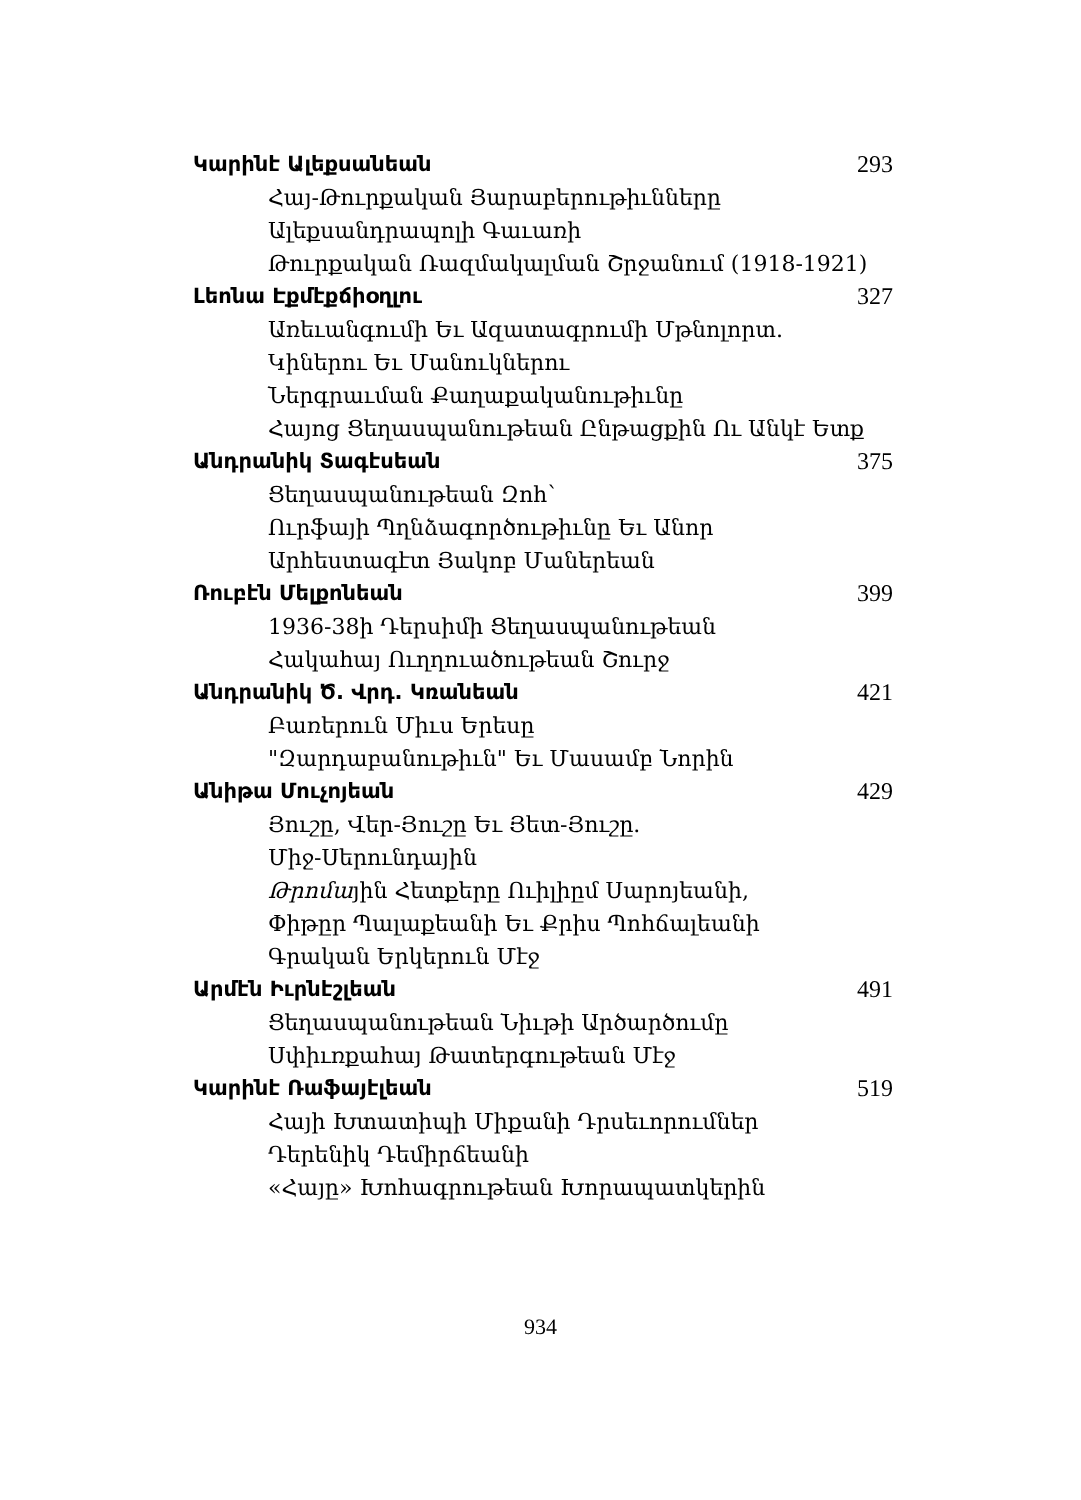Կարինէ Ալեքսանեան 293
Հայ-Թուրքական Յարաբերութիւնները
Ալեքսանդրապոլի Գաւառի
Թուրքական Ռազմակալման Շրջանում (1918-1921)
Լեոնա Էքմէքճիօղլու 327
Առեւանգումի Եւ Ազատագրումի Մթնոլորտ.
Կիներու Եւ Մանուկներու
Ներգրաւման Քաղաքականութիւնը
Հայոց Ցեղասպանութեան Ընթացքին Ու Անկէ Ետք
Անդրանիկ Տագէսեան 375
Ցեղասպանութեան Զոհ՝
Ուրֆայի Պղնձագործութիւնը Եւ Անոր
Արհեստագէտ Յակոբ Մաներեան
Ռուբէն Մելքոնեան 399
1936-38ի Դերսիմի Ցեղասպանութեան
Հակահայ Ուղղուածութեան Շուրջ
Անդրանիկ Ծ. Վրդ. Կռանեան 421
Բառերուն Միւս Երեսը
"Զարդաբանութիւն" Եւ Մասամբ Նորին
Անիթա Մուչոյեան 429
Յուշը, Վեր-Յուշը Եւ Յետ-Յուշը.
Միջ-Սերունդային
Թրոմային Հետքերը Ուիլիըմ Սարոյեանի,
Փիթըր Պալաքեանի Եւ Քրիս Պոհճալեանի
Գրական Երկերուն Մէջ
Արմէն Իւրնէշլեան 491
Ցեղասպանութեան Նիւթի Արծարծումը
Սփիւռքահայ Թատերգութեան Մէջ
Կարինէ Ռաֆայէլեան 519
Հայի Խտատիպի Միքանի Դրսեւորումներ
Դերենիկ Դեմիրճեանի
«Հայը» Խոհագրութեան Խորապատկերին
934